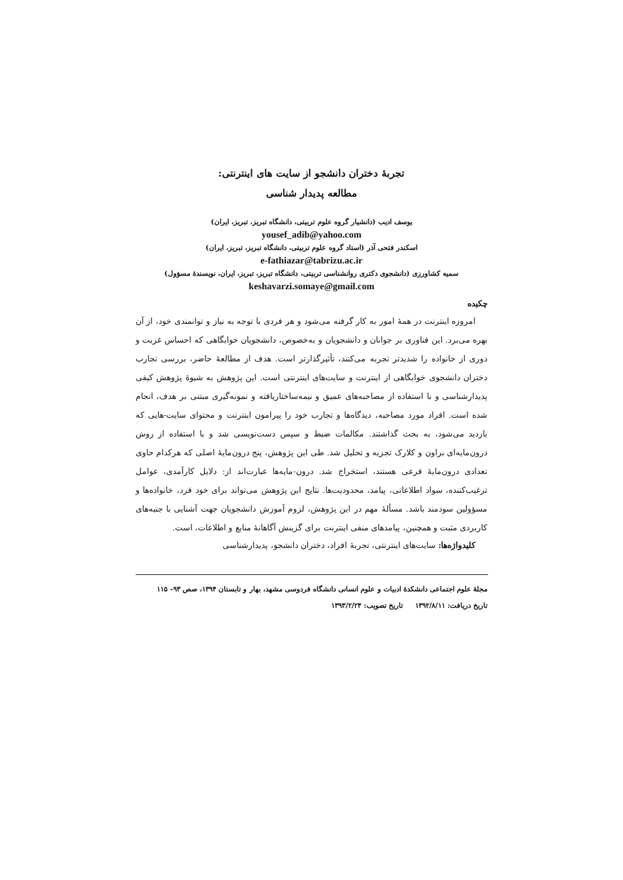تجربۀ دختران دانشجو از سایت های اینترنتی:
مطالعه پدیدار شناسی
یوسف ادیب (دانشیار گروه علوم تربیتی، دانشگاه تبریز، تبریز، ایران)
yousef_adib@yahoo.com
اسکندر فتحی آذر (استاد گروه علوم تربیتی، دانشگاه تبریز، تبریز، ایران)
e-fathiazar@tabrizu.ac.ir
سمیه کشاورزی (دانشجوی دکتری روانشناسی تربیتی، دانشگاه تبریز، تبریز، ایران، نویسندۀ مسؤول)
keshavarzi.somaye@gmail.com
چکیده
امروزه اینترنت در همۀ امور به کار گرفته می‌شود و هر فردی با توجه به نیاز و توانمندی خود، از آن بهره می‌برد. این فناوری بر جوانان و دانشجویان و به‌خصوص، دانشجویان خوابگاهی که احساس غربت و دوری از خانواده را شدیدتر تجربه می‌کنند، تأثیرگذارتر است. هدف از مطالعۀ حاضر، بررسی تجارب دختران دانشجوی خوابگاهی از اینترنت و سایت‌های اینترنتی است. این پژوهش به شیوۀ پژوهش کیفی پدیدارشناسی و با استفاده از مصاحبه‌های عمیق و نیمه‌ساختاریافته و نمونه‌گیری مبتنی بر هدف، انجام شده است. افراد مورد مصاحبه، دیدگاه‌ها و تجارب خود را پیرامون اینترنت و محتوای سایت-هایی که بازدید می‌شود، به بحث گذاشتند. مکالمات ضبط و سپس دست‌نویسی شد و با استفاده از روش درون‌مایه‌ای براون و کلارک تجزیه و تحلیل شد. طی این پژوهش، پنج درون‌مایۀ اصلی که هرکدام حاوی تعدادی درون‌مایۀ فرعی هستند، استخراج شد. درون-مایه‌ها عبارت‌اند از: دلایل کارآمدی، عوامل ترغیب‌کننده، سواد اطلاعاتی، پیامد، محدودیت‌ها. نتایج این پژوهش می‌تواند برای خود فرد، خانواده‌ها و مسؤولین سودمند باشد. مسألۀ مهم در این پژوهش، لزوم آموزش دانشجویان جهت آشنایی با جنبه‌های کاربردی مثبت و همچنین، پیامدهای منفی اینترنت برای گزینش آگاهانۀ منابع و اطلاعات، است.
کلیدواژه‌ها: سایت‌های اینترنتی، تجربۀ افراد، دختران دانشجو، پدیدارشناسی
مجلۀ علوم اجتماعی دانشکدۀ ادبیات و علوم انسانی دانشگاه فردوسی مشهد، بهار و تابستان ۱۳۹۴، صص ۹۳- ۱۱۵
تاریخ دریافت: ۱۳۹۲/۸/۱۱ تاریخ تصویب: ۱۳۹۳/۲/۲۴